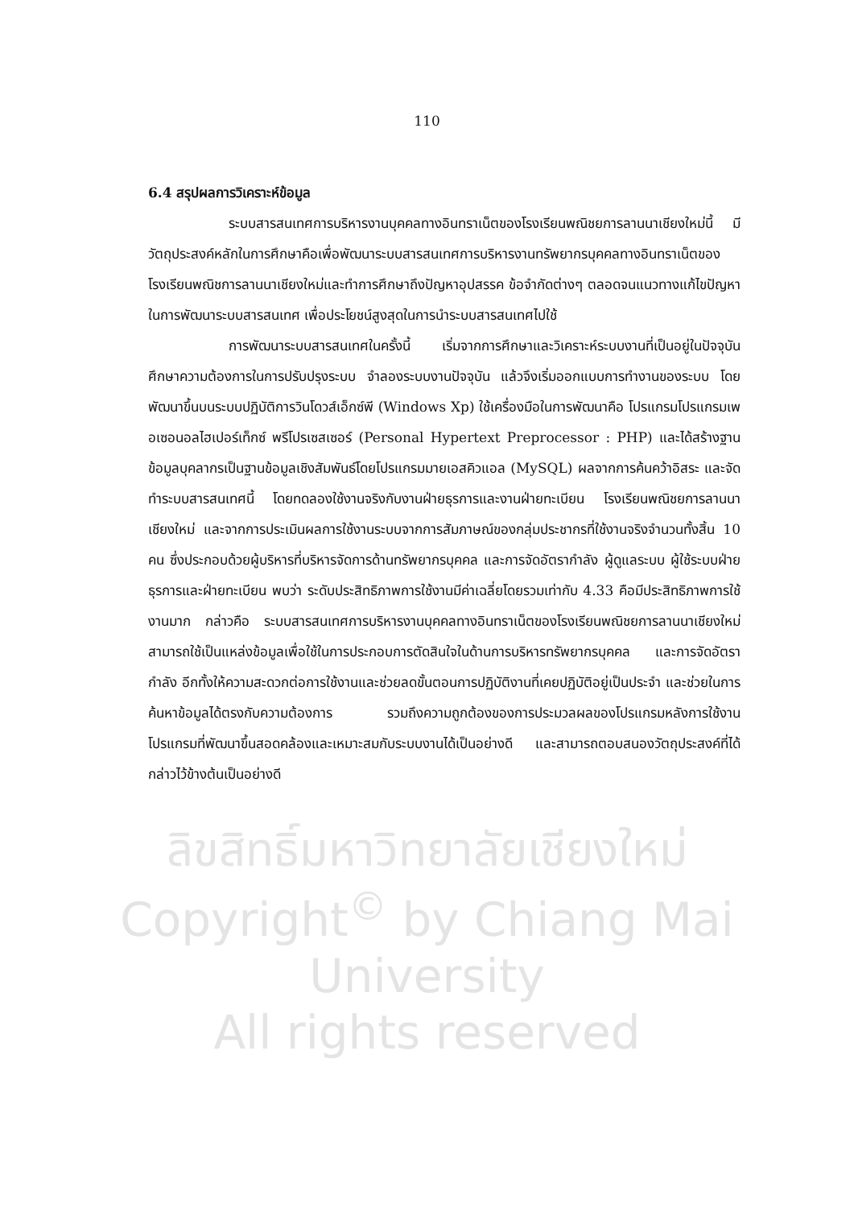110
6.4 สรุปผลการวิเคราะห์ข้อมูล
ระบบสารสนเทศการบริหารงานบุคคลทางอินทราเน็ตของโรงเรียนพณิชยการลานนาเชียงใหม่นี้ มีวัตถุประสงค์หลักในการศึกษาคือเพื่อพัฒนาระบบสารสนเทศการบริหารงานทรัพยากรบุคคลทางอินทราเน็ตของโรงเรียนพณิชการลานนาเชียงใหม่และทำการศึกษาถึงปัญหาอุปสรรค ข้อจำกัดต่างๆ ตลอดจนแนวทางแก้ไขปัญหาในการพัฒนาระบบสารสนเทศ เพื่อประโยชน์สูงสุดในการนำระบบสารสนเทศไปใช้
การพัฒนาระบบสารสนเทศในครั้งนี้ เริ่มจากการศึกษาและวิเคราะห์ระบบงานที่เป็นอยู่ในปัจจุบัน ศึกษาความต้องการในการปรับปรุงระบบ จำลองระบบงานปัจจุบัน แล้วจึงเริ่มออกแบบการทำงานของระบบ โดยพัฒนาขึ้นบนระบบปฏิบัติการวินโดวส์เอ็กซ์พี (Windows Xp) ใช้เครื่องมือในการพัฒนาคือ โปรแกรมโปรแกรมเพอเซอนอลไฮเปอร์เท็กซ์ พรีโปรเซสเซอร์ (Personal Hypertext Preprocessor : PHP) และได้สร้างฐานข้อมูลบุคลากรเป็นฐานข้อมูลเชิงสัมพันธ์โดยโปรแกรมมายเอสคิวแอล (MySQL) ผลจากการค้นคว้าอิสระ และจัดทำระบบสารสนเทศนี้ โดยทดลองใช้งานจริงกับงานฝ่ายธุรการและงานฝ่ายทะเบียน โรงเรียนพณิชยการลานนาเชียงใหม่ และจากการประเมินผลการใช้งานระบบจากการสัมภาษณ์ของกลุ่มประชากรที่ใช้งานจริงจำนวนทั้งสิ้น 10 คน ซึ่งประกอบด้วยผู้บริหารที่บริหารจัดการด้านทรัพยากรบุคคล และการจัดอัตรากำลัง ผู้ดูแลระบบ ผู้ใช้ระบบฝ่ายธุรการและฝ่ายทะเบียน พบว่า ระดับประสิทธิภาพการใช้งานมีค่าเฉลี่ยโดยรวมเท่ากับ 4.33 คือมีประสิทธิภาพการใช้งานมาก กล่าวคือ ระบบสารสนเทศการบริหารงานบุคคลทางอินทราเน็ตของโรงเรียนพณิชยการลานนาเชียงใหม่ สามารถใช้เป็นแหล่งข้อมูลเพื่อใช้ในการประกอบการตัดสินใจในด้านการบริหารทรัพยากรบุคคล และการจัดอัตรากำลัง อีกทั้งให้ความสะดวกต่อการใช้งานและช่วยลดขั้นตอนการปฏิบัติงานที่เคยปฏิบัติอยู่เป็นประจำ และช่วยในการค้นหาข้อมูลได้ตรงกับความต้องการ รวมถึงความถูกต้องของการประมวลผลของโปรแกรมหลังการใช้งาน โปรแกรมที่พัฒนาขึ้นสอดคล้องและเหมาะสมกับระบบงานได้เป็นอย่างดี และสามารถตอบสนองวัตถุประสงค์ที่ได้กล่าวไว้ข้างต้นเป็นอย่างดี
ลิขสิทธิ์มหาวิทยาลัยเชียงใหม่
Copyright<sup>©</sup> by Chiang Mai University
All rights reserved